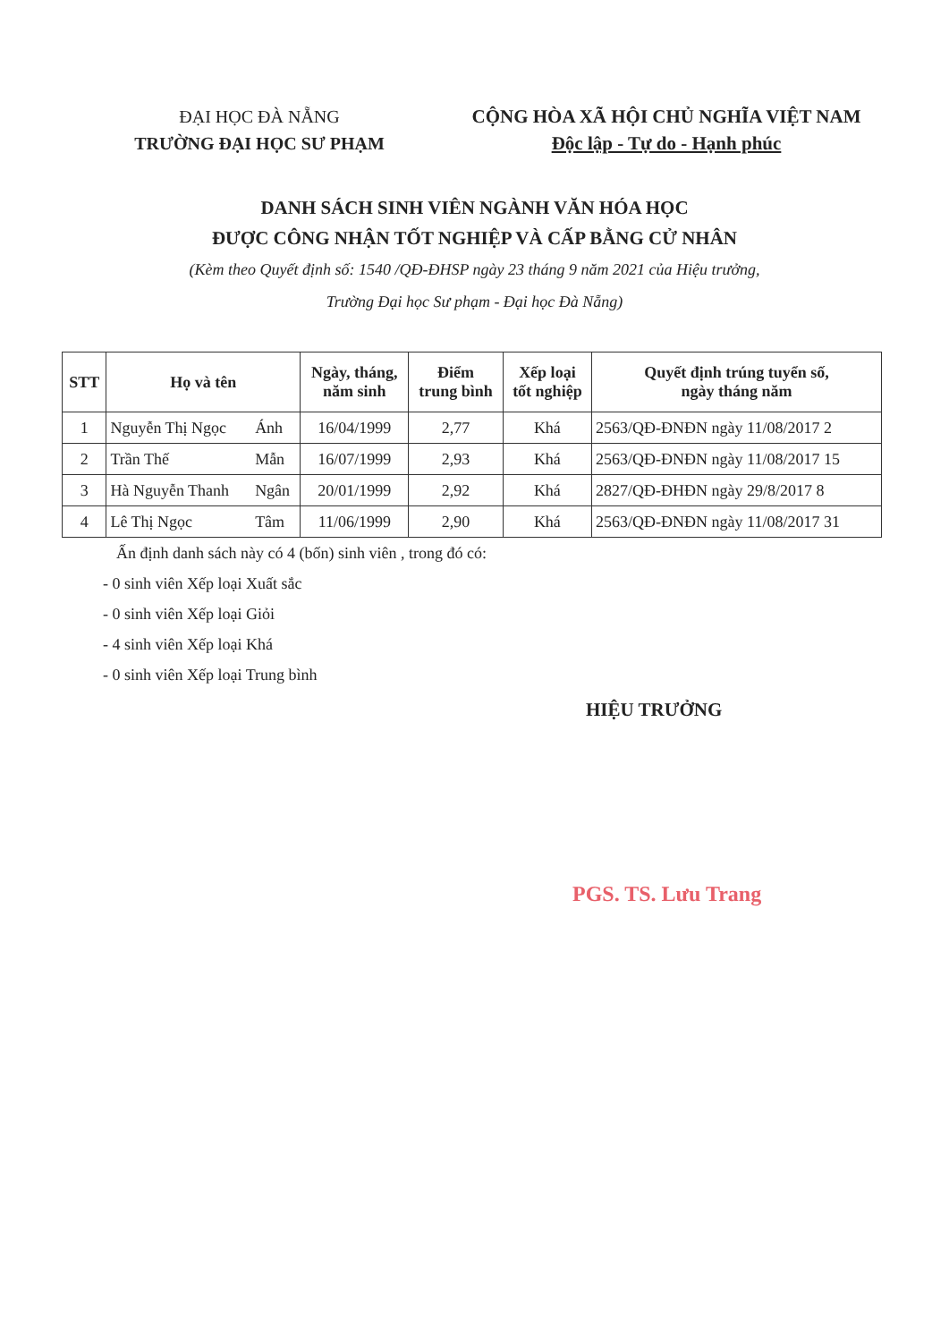ĐẠI HỌC ĐÀ NẴNG
TRƯỜNG ĐẠI HỌC SƯ PHẠM
CỘNG HÒA XÃ HỘI CHỦ NGHĨA VIỆT NAM
Độc lập - Tự do - Hạnh phúc
DANH SÁCH SINH VIÊN NGÀNH VĂN HÓA HỌC
ĐƯỢC CÔNG NHẬN TỐT NGHIỆP VÀ CẤP BẰNG CỬ NHÂN
(Kèm theo Quyết định số: 1540 /QĐ-ĐHSP ngày 23 tháng 9 năm 2021 của Hiệu trưởng,
Trường Đại học Sư phạm - Đại học Đà Nẵng)
| STT | Họ và tên | | Ngày, tháng, năm sinh | Điểm trung bình | Xếp loại tốt nghiệp | Quyết định trúng tuyển số, ngày tháng năm |
| --- | --- | --- | --- | --- | --- | --- |
| 1 | Nguyễn Thị Ngọc | Ánh | 16/04/1999 | 2,77 | Khá | 2563/QĐ-ĐNĐN ngày 11/08/2017 2 |
| 2 | Trần Thế | Mẫn | 16/07/1999 | 2,93 | Khá | 2563/QĐ-ĐNĐN ngày 11/08/2017 15 |
| 3 | Hà Nguyễn Thanh | Ngân | 20/01/1999 | 2,92 | Khá | 2827/QĐ-ĐHĐN ngày 29/8/2017 8 |
| 4 | Lê Thị Ngọc | Tâm | 11/06/1999 | 2,90 | Khá | 2563/QĐ-ĐNĐN ngày 11/08/2017 31 |
Ấn định danh sách này có 4 (bốn) sinh viên , trong đó có:
- 0 sinh viên Xếp loại Xuất sắc
- 0 sinh viên Xếp loại Giỏi
- 4 sinh viên Xếp loại Khá
- 0 sinh viên Xếp loại Trung bình
HIỆU TRƯỞNG
PGS. TS. Lưu Trang